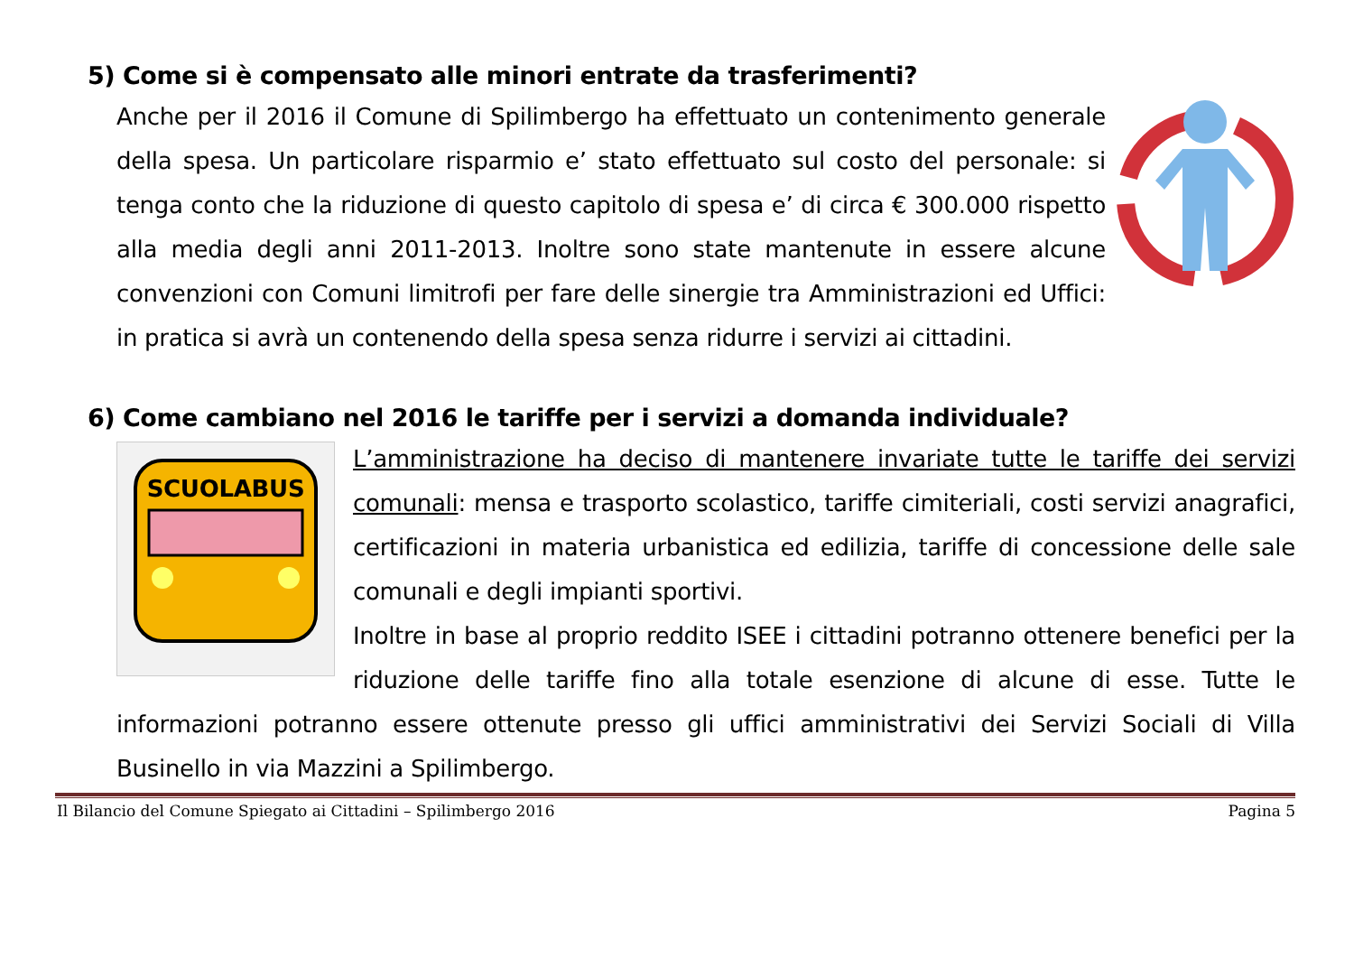5) Come si è compensato alle minori entrate da trasferimenti?
Anche per il 2016 il Comune di Spilimbergo ha effettuato un contenimento generale della spesa. Un particolare risparmio e’ stato effettuato sul costo del personale: si tenga conto che la riduzione di questo capitolo di spesa e’ di circa € 300.000 rispetto alla media degli anni 2011-2013. Inoltre sono state mantenute in essere alcune convenzioni con Comuni limitrofi per fare delle sinergie tra Amministrazioni ed Uffici: in pratica si avrà un contenendo della spesa senza ridurre i servizi ai cittadini.
6) Come cambiano nel 2016 le tariffe per i servizi a domanda individuale?
SCUOLABUS
L’amministrazione ha deciso di mantenere invariate tutte le tariffe dei servizi comunali: mensa e trasporto scolastico, tariffe cimiteriali, costi servizi anagrafici, certificazioni in materia urbanistica ed edilizia, tariffe di concessione delle sale comunali e degli impianti sportivi.
Inoltre in base al proprio reddito ISEE i cittadini potranno ottenere benefici per la riduzione delle tariffe fino alla totale esenzione di alcune di esse. Tutte le informazioni potranno essere ottenute presso gli uffici amministrativi dei Servizi Sociali di Villa Businello in via Mazzini a Spilimbergo.
Il Bilancio del Comune Spiegato ai Cittadini – Spilimbergo 2016 Pagina 5